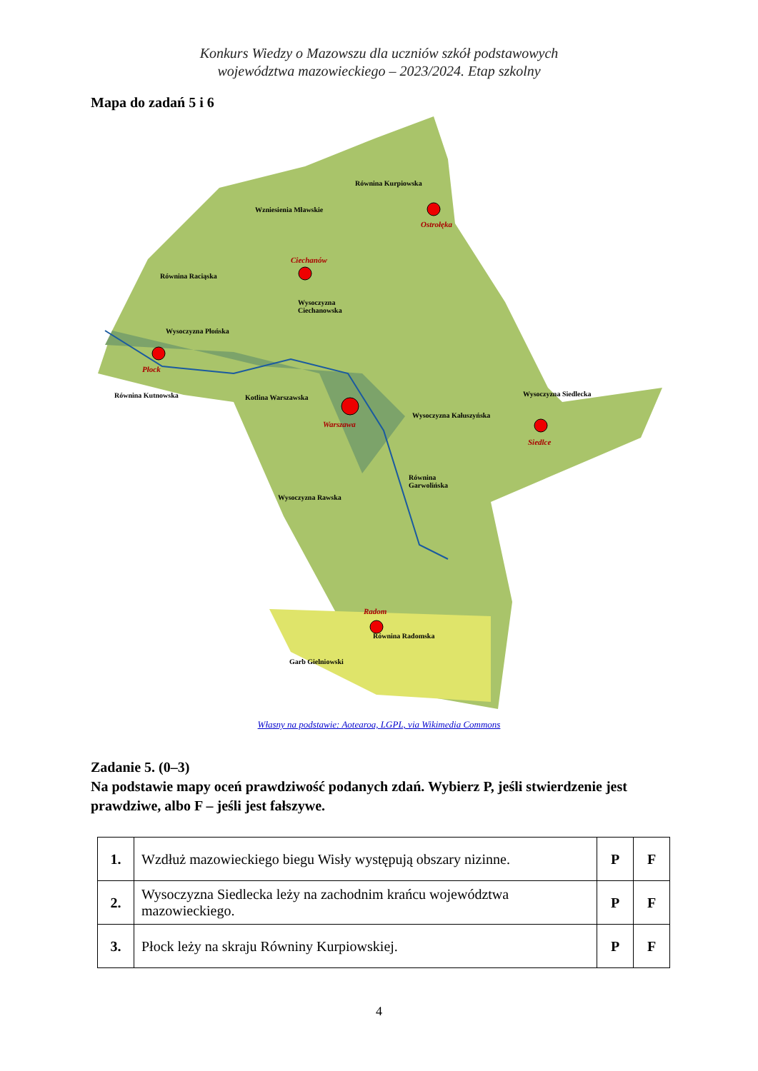Konkurs Wiedzy o Mazowszu dla uczniów szkół podstawowych
województwa mazowieckiego – 2023/2024. Etap szkolny
Mapa do zadań 5 i 6
Równina Kurpiowska
Wzniesienia Mławskie
Ostrołęka
Ciechanów
Równina Raciąska
Wysoczyzna
Ciechanowska
Wysoczyzna Płońska
Płock
Równina Kutnowska Kotlina Warszawska Wysoczyzna Siedlecka
Wysoczyzna Kałuszyńska
Warszawa
Siedlce
Równina
Garwolińska
Wysoczyzna Rawska
Radom
Równina Radomska
Garb Gielniowski
Własny na podstawie: Aotearoa, LGPL, via Wikimedia Commons
Zadanie 5. (0–3)
Na podstawie mapy oceń prawdziwość podanych zdań. Wybierz P, jeśli stwierdzenie jest prawdziwe, albo F – jeśli jest fałszywe.
| 1. | Wzdłuż mazowieckiego biegu Wisły występują obszary nizinne. | P | F |
| 2. | Wysoczyzna Siedlecka leży na zachodnim krańcu województwa mazowieckiego. | P | F |
| 3. | Płock leży na skraju Równiny Kurpiowskiej. | P | F |
4